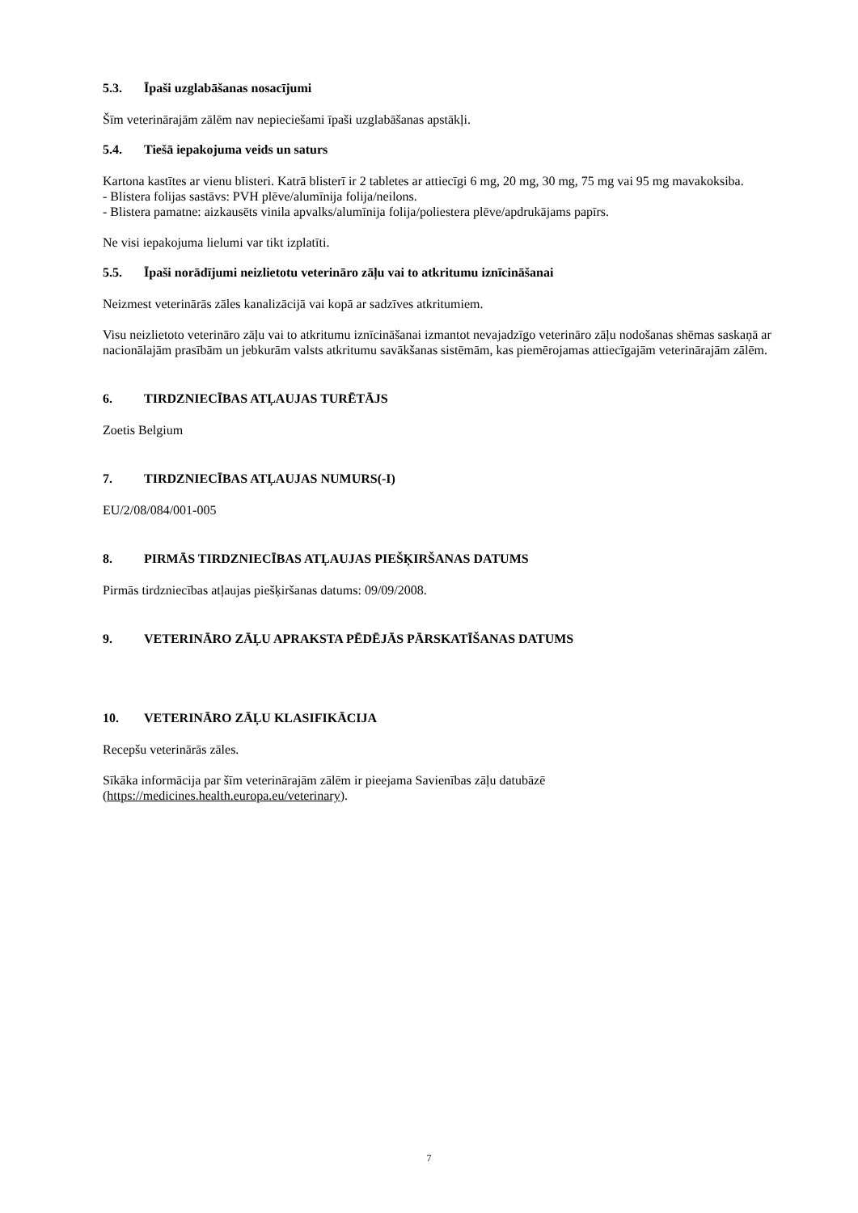5.3. Īpaši uzglabāšanas nosacījumi
Šīm veterinārajām zālēm nav nepieciešami īpaši uzglabāšanas apstākļi.
5.4. Tiešā iepakojuma veids un saturs
Kartona kastītes ar vienu blisteri. Katrā blisterī ir 2 tabletes ar attiecīgi 6 mg, 20 mg, 30 mg, 75 mg vai 95 mg mavakoksiba.
- Blistera folijas sastāvs: PVH plēve/alumīnija folija/neilons.
- Blistera pamatne: aizkausēts vinila apvalks/alumīnija folija/poliestera plēve/apdrukājams papīrs.
Ne visi iepakojuma lielumi var tikt izplatīti.
5.5. Īpaši norādījumi neizlietotu veterināro zāļu vai to atkritumu iznīcināšanai
Neizmest veterinārās zāles kanalizācijā vai kopā ar sadzīves atkritumiem.
Visu neizlietoto veterināro zāļu vai to atkritumu iznīcināšanai izmantot nevajadzīgo veterināro zāļu nodošanas shēmas saskaņā ar nacionālajām prasībām un jebkurām valsts atkritumu savākšanas sistēmām, kas piemērojamas attiecīgajām veterinārajām zālēm.
6. TIRDZNIECĪBAS ATĻAUJAS TURĒTĀJS
Zoetis Belgium
7. TIRDZNIECĪBAS ATĻAUJAS NUMURS(-I)
EU/2/08/084/001-005
8. PIRMĀS TIRDZNIECĪBAS ATĻAUJAS PIEŠĶIRŠANAS DATUMS
Pirmās tirdzniecības atļaujas piešķiršanas datums: 09/09/2008.
9. VETERINĀRO ZĀĻU APRAKSTA PĒDĒJĀS PĀRSKATĪŠANAS DATUMS
10. VETERINĀRO ZĀĻU KLASIFIKĀCIJA
Recepšu veterinārās zāles.
Sīkāka informācija par šīm veterinārajām zālēm ir pieejama Savienības zāļu datubāzē (https://medicines.health.europa.eu/veterinary).
7